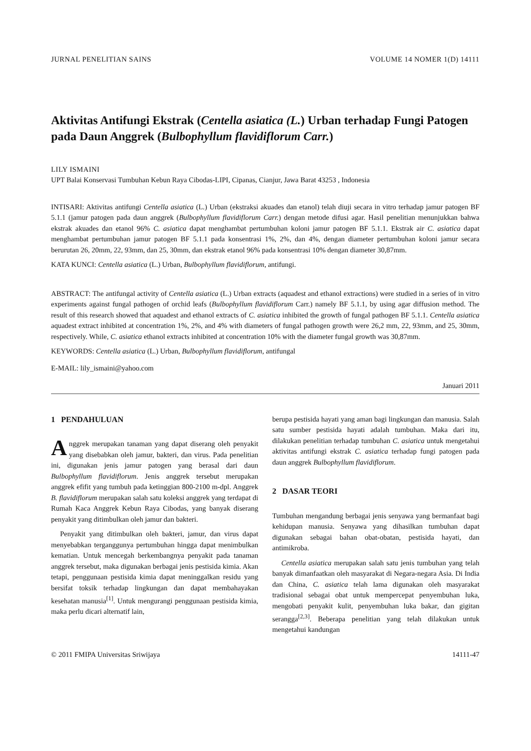JURNAL PENELITIAN SAINS VOLUME 14 NOMER 1(D) 14111
Aktivitas Antifungi Ekstrak (Centella asiatica (L.) Urban terhadap Fungi Patogen pada Daun Anggrek (Bulbophyllum flavidiflorum Carr.)
LILY ISMAINI
UPT Balai Konservasi Tumbuhan Kebun Raya Cibodas-LIPI, Cipanas, Cianjur, Jawa Barat 43253 , Indonesia
INTISARI: Aktivitas antifungi Centella asiatica (L.) Urban (ekstraksi akuades dan etanol) telah diuji secara in vitro terhadap jamur patogen BF 5.1.1 (jamur patogen pada daun anggrek (Bulbophyllum flavidiflorum Carr.) dengan metode difusi agar. Hasil penelitian menunjukkan bahwa ekstrak akuades dan etanol 96% C. asiatica dapat menghambat pertumbuhan koloni jamur patogen BF 5.1.1. Ekstrak air C. asiatica dapat menghambat pertumbuhan jamur patogen BF 5.1.1 pada konsentrasi 1%, 2%, dan 4%, dengan diameter pertumbuhan koloni jamur secara berurutan 26, 20mm, 22, 93mm, dan 25, 30mm, dan ekstrak etanol 96% pada konsentrasi 10% dengan diameter 30,87mm.
KATA KUNCI: Centella asiatica (L.) Urban, Bulbophyllum flavidiflorum, antifungi.
ABSTRACT: The antifungal activity of Centella asiatica (L.) Urban extracts (aquadest and ethanol extractions) were studied in a series of in vitro experiments against fungal pathogen of orchid leafs (Bulbophyllum flavidiflorum Carr.) namely BF 5.1.1, by using agar diffusion method. The result of this research showed that aquadest and ethanol extracts of C. asiatica inhibited the growth of fungal pathogen BF 5.1.1. Centella asiatica aquadest extract inhibited at concentration 1%, 2%, and 4% with diameters of fungal pathogen growth were 26,2 mm, 22, 93mm, and 25, 30mm, respectively. While, C. asiatica ethanol extracts inhibited at concentration 10% with the diameter fungal growth was 30,87mm.
KEYWORDS: Centella asiatica (L.) Urban, Bulbophyllum flavidiflorum, antifungal
E-MAIL: lily_ismaini@yahoo.com
Januari 2011
1 PENDAHULUAN
Anggrek merupakan tanaman yang dapat diserang oleh penyakit yang disebabkan oleh jamur, bakteri, dan virus. Pada penelitian ini, digunakan jenis jamur patogen yang berasal dari daun Bulbophyllum flavidiflorum. Jenis anggrek tersebut merupakan anggrek efifit yang tumbuh pada ketinggian 800-2100 m-dpl. Anggrek B. flavidiflorum merupakan salah satu koleksi anggrek yang terdapat di Rumah Kaca Anggrek Kebun Raya Cibodas, yang banyak diserang penyakit yang ditimbulkan oleh jamur dan bakteri.
Penyakit yang ditimbulkan oleh bakteri, jamur, dan virus dapat menyebabkan terganggunya pertumbuhan hingga dapat menimbulkan kematian. Untuk mencegah berkembangnya penyakit pada tanaman anggrek tersebut, maka digunakan berbagai jenis pestisida kimia. Akan tetapi, penggunaan pestisida kimia dapat meninggalkan residu yang bersifat toksik terhadap lingkungan dan dapat membahayakan kesehatan manusia<sup>[1]</sup>. Untuk mengurangi penggunaan pestisida kimia, maka perlu dicari alternatif lain,
berupa pestisida hayati yang aman bagi lingkungan dan manusia. Salah satu sumber pestisida hayati adalah tumbuhan. Maka dari itu, dilakukan penelitian terhadap tumbuhan C. asiatica untuk mengetahui aktivitas antifungi ekstrak C. asiatica terhadap fungi patogen pada daun anggrek Bulbophyllum flavidiflorum.
2 DASAR TEORI
Tumbuhan mengandung berbagai jenis senyawa yang bermanfaat bagi kehidupan manusia. Senyawa yang dihasilkan tumbuhan dapat digunakan sebagai bahan obat-obatan, pestisida hayati, dan antimikroba.
Centella asiatica merupakan salah satu jenis tumbuhan yang telah banyak dimanfaatkan oleh masyarakat di Negara-negara Asia. Di India dan China, C. asiatica telah lama digunakan oleh masyarakat tradisional sebagai obat untuk mempercepat penyembuhan luka, mengobati penyakit kulit, penyembuhan luka bakar, dan gigitan serangga<sup>[2,3]</sup>. Beberapa penelitian yang telah dilakukan untuk mengetahui kandungan
© 2011 FMIPA Universitas Sriwijaya 14111-47